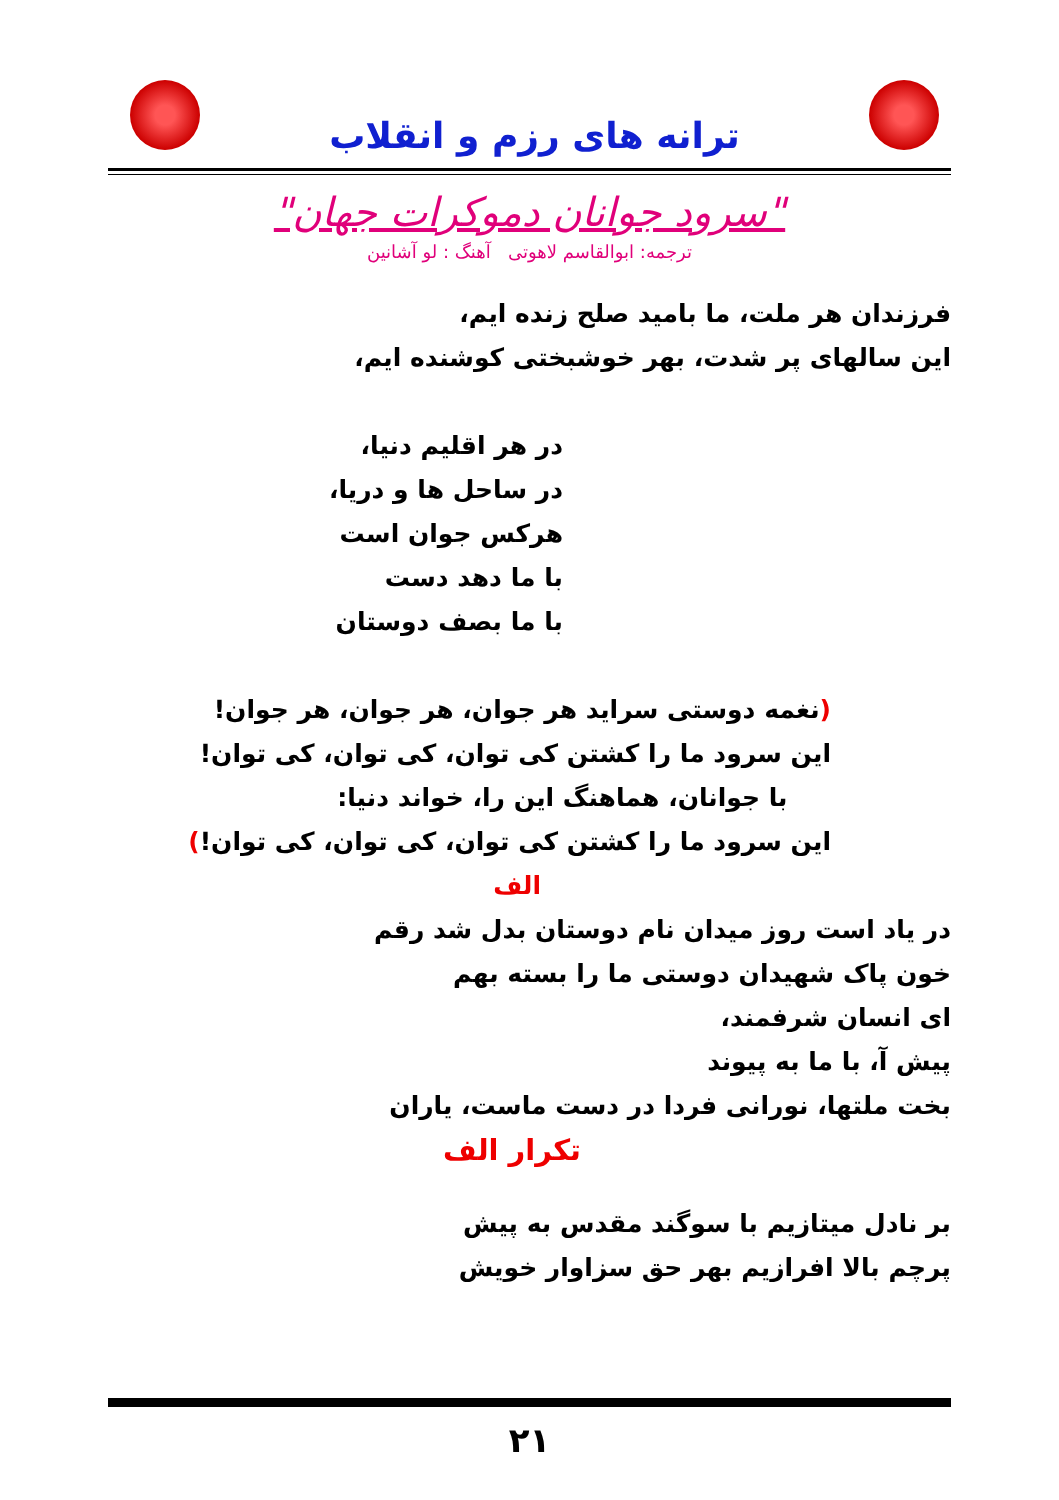ترانه های رزم و انقلاب
"سرود جوانان دموکرات جهان"
ترجمه: ابوالقاسم لاهوتی آهنگ : لو آشانین
فرزندان هر ملت، ما بامید صلح زنده ایم،
این سالهای پر شدت، بهر خوشبختی کوشنده ایم،
در هر اقلیم دنیا،
در ساحل ها و دریا،
هرکس جوان است
با ما دهد دست
با ما بصف دوستان
(نغمه دوستی سراید هر جوان، هر جوان، هر جوان!
این سرود ما را کشتن کی توان، کی توان، کی توان!
با جوانان، هماهنگ این را، خواند دنیا:
این سرود ما را کشتن کی توان، کی توان، کی توان!)
الف
در یاد است روز میدان نام دوستان بدل شد رقم
خون پاک شهیدان دوستی ما را بسته بهم
ای انسان شرفمند،
پیش آ، با ما به پیوند
بخت ملتها، نورانی فردا در دست ماست، یاران
تکرار الف
بر نادل میتازیم با سوگند مقدس به پیش
پرچم بالا افرازیم بهر حق سزاوار خویش
۲۱